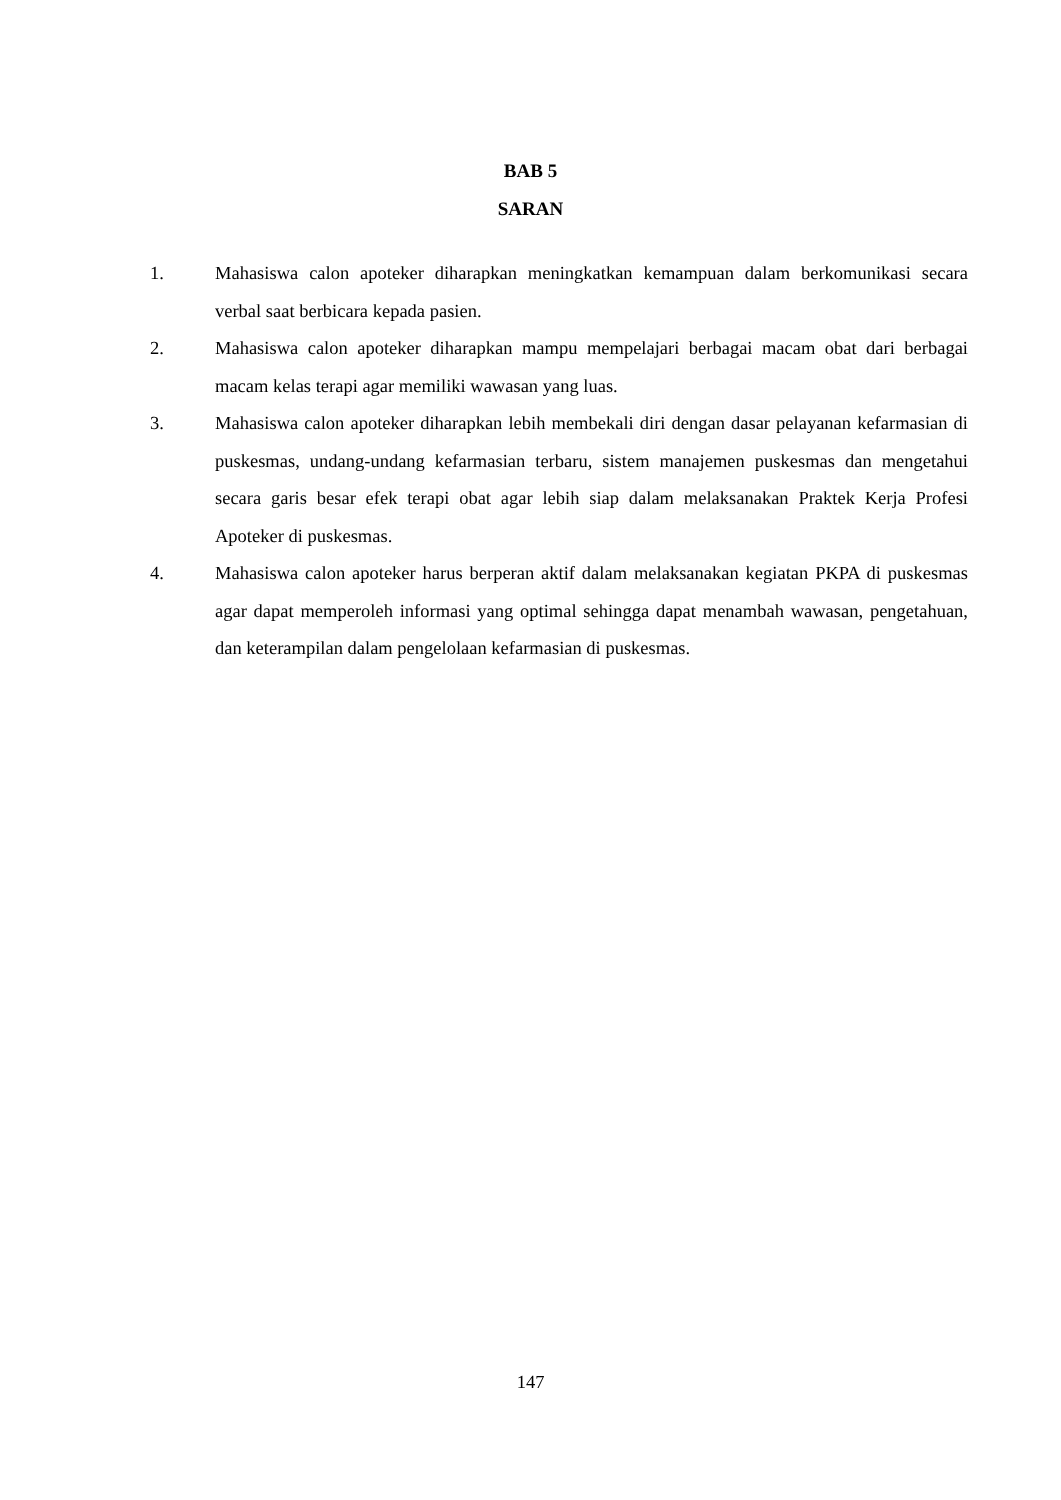BAB 5
SARAN
1. Mahasiswa calon apoteker diharapkan meningkatkan kemampuan dalam berkomunikasi secara verbal saat berbicara kepada pasien.
2. Mahasiswa calon apoteker diharapkan mampu mempelajari berbagai macam obat dari berbagai macam kelas terapi agar memiliki wawasan yang luas.
3. Mahasiswa calon apoteker diharapkan lebih membekali diri dengan dasar pelayanan kefarmasian di puskesmas, undang-undang kefarmasian terbaru, sistem manajemen puskesmas dan mengetahui secara garis besar efek terapi obat agar lebih siap dalam melaksanakan Praktek Kerja Profesi Apoteker di puskesmas.
4. Mahasiswa calon apoteker harus berperan aktif dalam melaksanakan kegiatan PKPA di puskesmas agar dapat memperoleh informasi yang optimal sehingga dapat menambah wawasan, pengetahuan, dan keterampilan dalam pengelolaan kefarmasian di puskesmas.
147